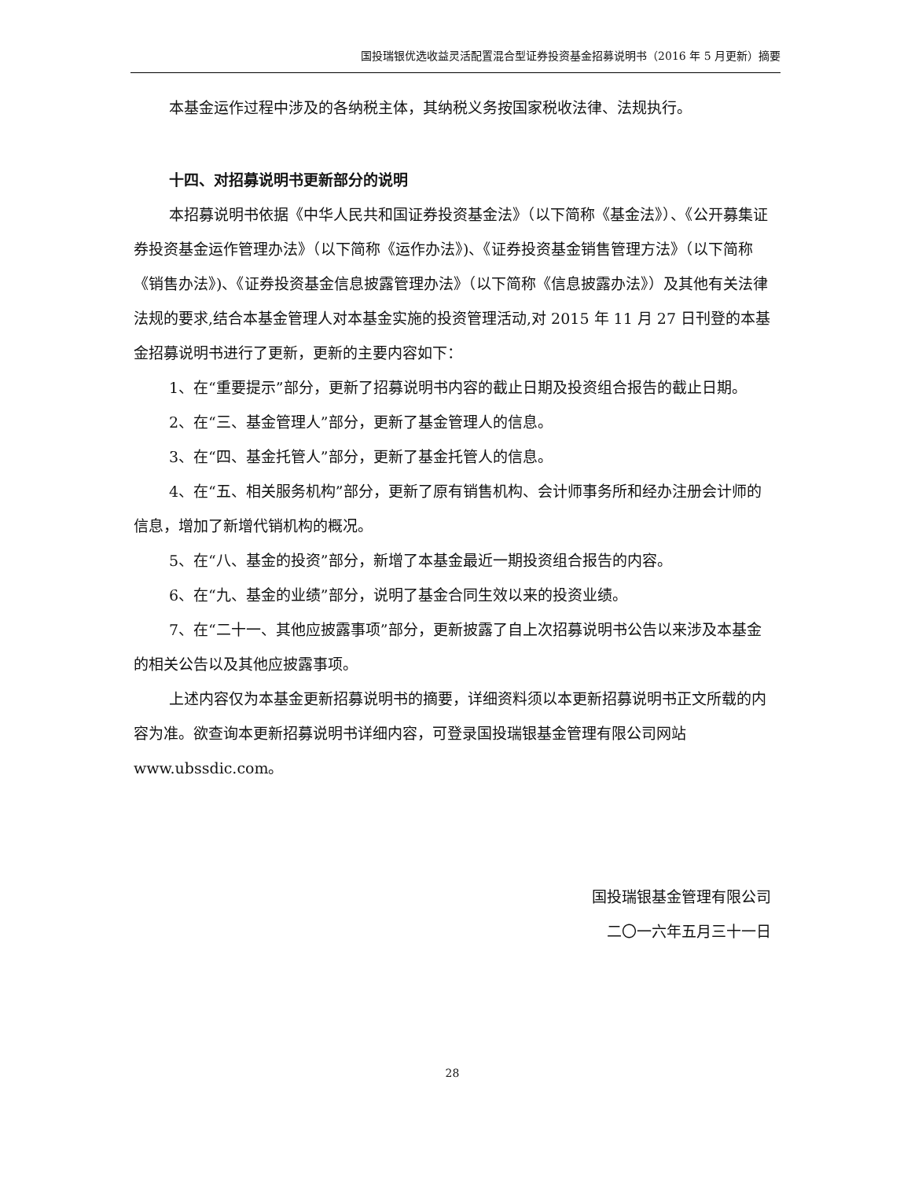国投瑞银优选收益灵活配置混合型证券投资基金招募说明书（2016 年 5 月更新）摘要
本基金运作过程中涉及的各纳税主体，其纳税义务按国家税收法律、法规执行。
十四、对招募说明书更新部分的说明
本招募说明书依据《中华人民共和国证券投资基金法》（以下简称《基金法》）、《公开募集证券投资基金运作管理办法》（以下简称《运作办法》)、《证券投资基金销售管理方法》（以下简称《销售办法》)、《证券投资基金信息披露管理办法》（以下简称《信息披露办法》）及其他有关法律法规的要求,结合本基金管理人对本基金实施的投资管理活动,对 2015 年 11 月 27 日刊登的本基金招募说明书进行了更新，更新的主要内容如下：
1、在“重要提示”部分，更新了招募说明书内容的截止日期及投资组合报告的截止日期。
2、在“三、基金管理人”部分，更新了基金管理人的信息。
3、在“四、基金托管人”部分，更新了基金托管人的信息。
4、在“五、相关服务机构”部分，更新了原有销售机构、会计师事务所和经办注册会计师的信息，增加了新增代销机构的概况。
5、在“八、基金的投资”部分，新增了本基金最近一期投资组合报告的内容。
6、在“九、基金的业绩”部分，说明了基金合同生效以来的投资业绩。
7、在“二十一、其他应披露事项”部分，更新披露了自上次招募说明书公告以来涉及本基金的相关公告以及其他应披露事项。
上述内容仅为本基金更新招募说明书的摘要，详细资料须以本更新招募说明书正文所载的内容为准。欲查询本更新招募说明书详细内容，可登录国投瑞银基金管理有限公司网站 www.ubssdic.com。
国投瑞银基金管理有限公司
二〇一六年五月三十一日
28